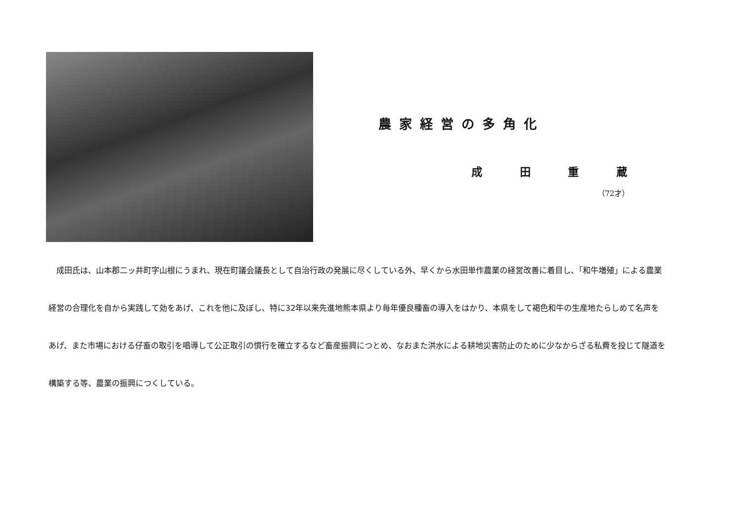農家経営の多角化
成田重蔵
（72才）
　成田氏は、山本郡二ッ井町字山根にうまれ、現在町議会議長として自治行政の発展に尽くしている外、早くから水田単作農業の経営改善に着目し、「和牛増殖」による農業経営の合理化を自から実践して効をあげ、これを他に及ぼし、特に32年以来先進地熊本県より毎年優良種畜の導入をはかり、本県をして褐色和牛の生産地たらしめて名声をあげ、また市場における仔畜の取引を唱導して公正取引の慣行を確立するなど畜産振興につとめ、なおまた洪水による耕地災害防止のために少なからざる私費を投じて隧道を構築する等、農業の振興につくしている。